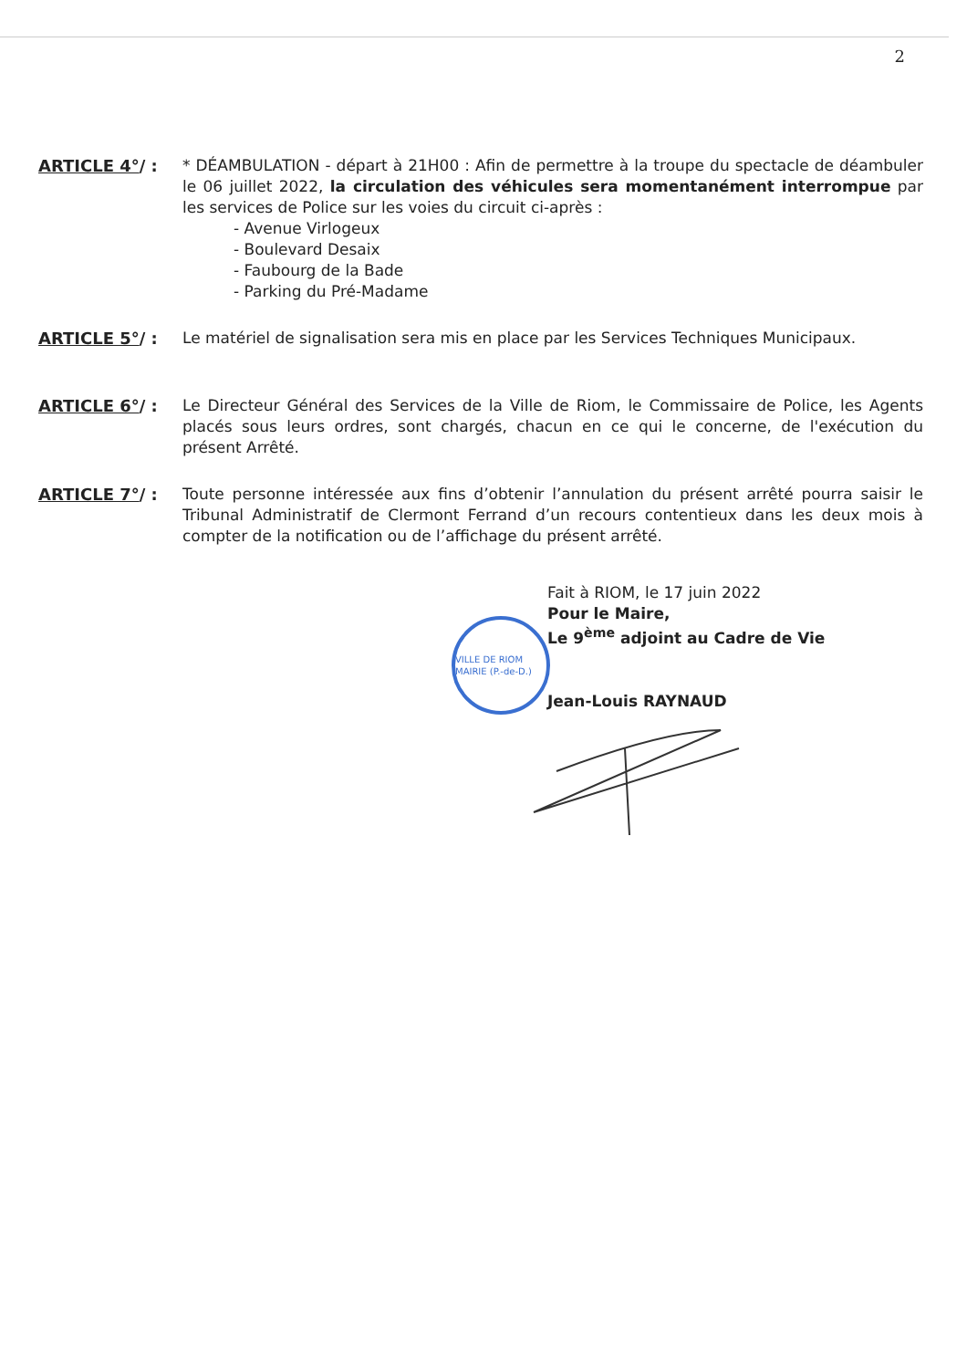2
ARTICLE 4°/ : * DÉAMBULATION - départ à 21H00 : Afin de permettre à la troupe du spectacle de déambuler le 06 juillet 2022, la circulation des véhicules sera momentanément interrompue par les services de Police sur les voies du circuit ci-après :
- Avenue Virlogeux
- Boulevard Desaix
- Faubourg de la Bade
- Parking du Pré-Madame
ARTICLE 5°/ : Le matériel de signalisation sera mis en place par les Services Techniques Municipaux.
ARTICLE 6°/ : Le Directeur Général des Services de la Ville de Riom, le Commissaire de Police, les Agents placés sous leurs ordres, sont chargés, chacun en ce qui le concerne, de l'exécution du présent Arrêté.
ARTICLE 7°/ : Toute personne intéressée aux fins d’obtenir l’annulation du présent arrêté pourra saisir le Tribunal Administratif de Clermont Ferrand d’un recours contentieux dans les deux mois à compter de la notification ou de l’affichage du présent arrêté.
Fait à RIOM, le 17 juin 2022
Pour le Maire,
Le 9<sup>ème</sup> adjoint au Cadre de Vie
Jean-Louis RAYNAUD
VILLE DE RIOM MAIRIE (P.-de-D.)